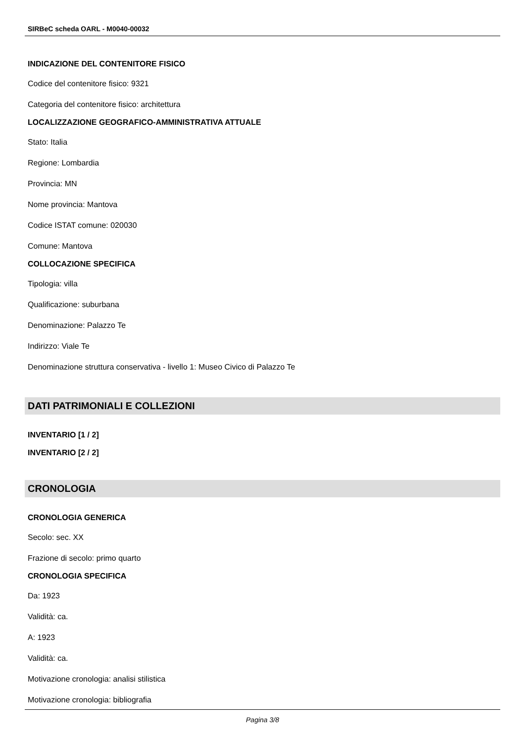SIRBeC scheda OARL - M0040-00032
INDICAZIONE DEL CONTENITORE FISICO
Codice del contenitore fisico: 9321
Categoria del contenitore fisico: architettura
LOCALIZZAZIONE GEOGRAFICO-AMMINISTRATIVA ATTUALE
Stato: Italia
Regione: Lombardia
Provincia: MN
Nome provincia: Mantova
Codice ISTAT comune: 020030
Comune: Mantova
COLLOCAZIONE SPECIFICA
Tipologia: villa
Qualificazione: suburbana
Denominazione: Palazzo Te
Indirizzo: Viale Te
Denominazione struttura conservativa - livello 1: Museo Civico di Palazzo Te
DATI PATRIMONIALI E COLLEZIONI
INVENTARIO [1 / 2]
INVENTARIO [2 / 2]
CRONOLOGIA
CRONOLOGIA GENERICA
Secolo: sec. XX
Frazione di secolo: primo quarto
CRONOLOGIA SPECIFICA
Da: 1923
Validità: ca.
A: 1923
Validità: ca.
Motivazione cronologia: analisi stilistica
Motivazione cronologia: bibliografia
Pagina 3/8